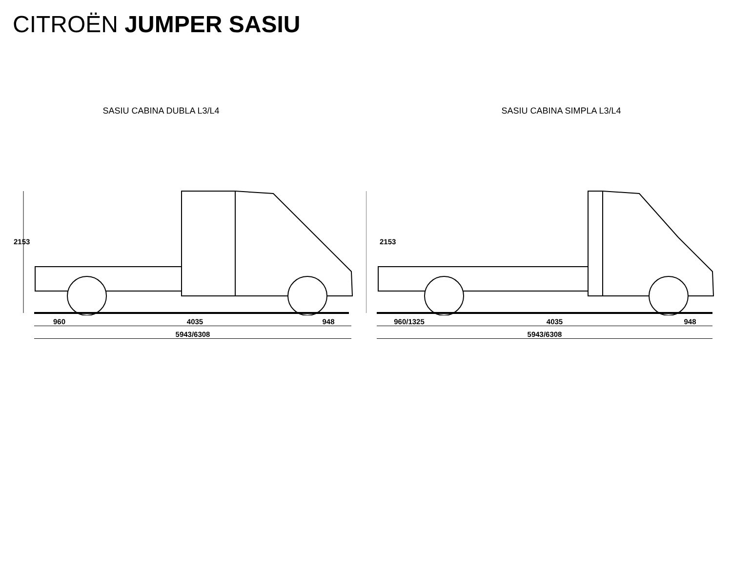CITROËN JUMPER SASIU
SASIU CABINA DUBLA L3/L4
2153
960 4035 948
5943/6308
SASIU CABINA SIMPLA L3/L4
2153
960/1325 4035 948
5943/6308